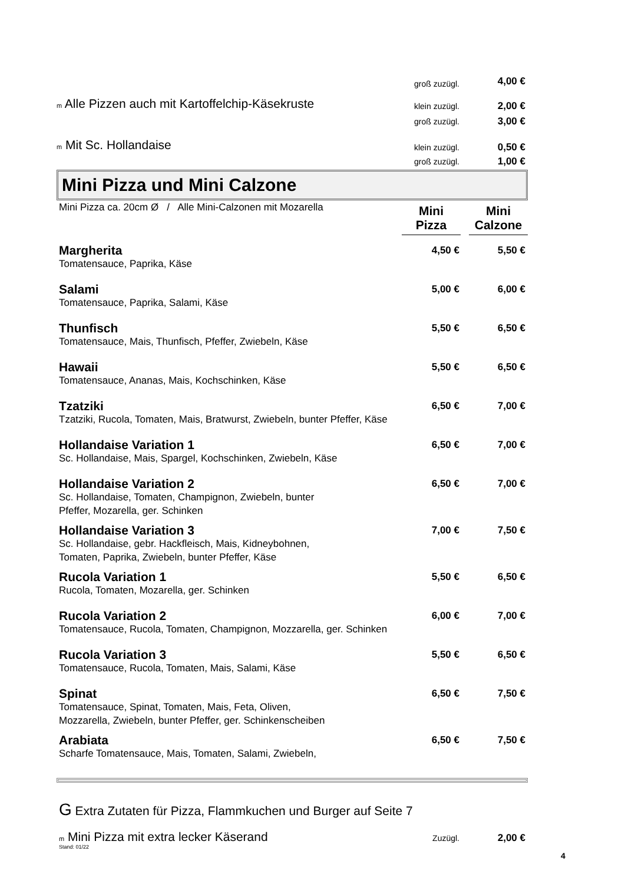| | groß zuzügl. | 4,00 € |
| m Alle Pizzen auch mit Kartoffelchip-Käsekruste | klein zuzügl. | 2,00 € |
| | groß zuzügl. | 3,00 € |
| m Mit Sc. Hollandaise | klein zuzügl. | 0,50 € |
| | groß zuzügl. | 1,00 € |
Mini Pizza und Mini Calzone
| Mini Pizza ca. 20cm Ø / Alle Mini-Calzonen mit Mozarella | Mini Pizza | | Mini Calzone |
| Margherita | 4,50 € | 5,50 € |
| Tomatensauce, Paprika, Käse | | |
| Salami | 5,00 € | 6,00 € |
| Tomatensauce, Paprika, Salami, Käse | | |
| Thunfisch | 5,50 € | 6,50 € |
| Tomatensauce, Mais, Thunfisch, Pfeffer, Zwiebeln, Käse | | |
| Hawaii | 5,50 € | 6,50 € |
| Tomatensauce, Ananas, Mais, Kochschinken, Käse | | |
| Tzatziki | 6,50 € | 7,00 € |
| Tzatziki, Rucola, Tomaten, Mais, Bratwurst, Zwiebeln, bunter Pfeffer, Käse | | |
| Hollandaise Variation 1 | 6,50 € | 7,00 € |
| Sc. Hollandaise, Mais, Spargel, Kochschinken, Zwiebeln, Käse | | |
| Hollandaise Variation 2 | 6,50 € | 7,00 € |
| Sc. Hollandaise, Tomaten, Champignon, Zwiebeln, bunter Pfeffer, Mozarella, ger. Schinken | | |
| Hollandaise Variation 3 | 7,00 € | 7,50 € |
| Sc. Hollandaise, gebr. Hackfleisch, Mais, Kidneybohnen, Tomaten, Paprika, Zwiebeln, bunter Pfeffer, Käse | | |
| Rucola Variation 1 | 5,50 € | 6,50 € |
| Rucola, Tomaten, Mozarella, ger. Schinken | | |
| Rucola Variation 2 | 6,00 € | 7,00 € |
| Tomatensauce, Rucola, Tomaten, Champignon, Mozzarella, ger. Schinken | | |
| Rucola Variation 3 | 5,50 € | 6,50 € |
| Tomatensauce, Rucola, Tomaten, Mais, Salami, Käse | | |
| Spinat | 6,50 € | 7,50 € |
| Tomatensauce, Spinat, Tomaten, Mais, Feta, Oliven, Mozzarella, Zwiebeln, bunter Pfeffer, ger. Schinkenscheiben | | |
| Arabiata | 6,50 € | 7,50 € |
| Scharfe Tomatensauce, Mais, Tomaten, Salami, Zwiebeln, | | |
G Extra Zutaten für Pizza, Flammkuchen und Burger auf Seite 7
| m Mini Pizza mit extra lecker Käserand Stand: 01/22 | Zuzügl. | 2,00 € |
4